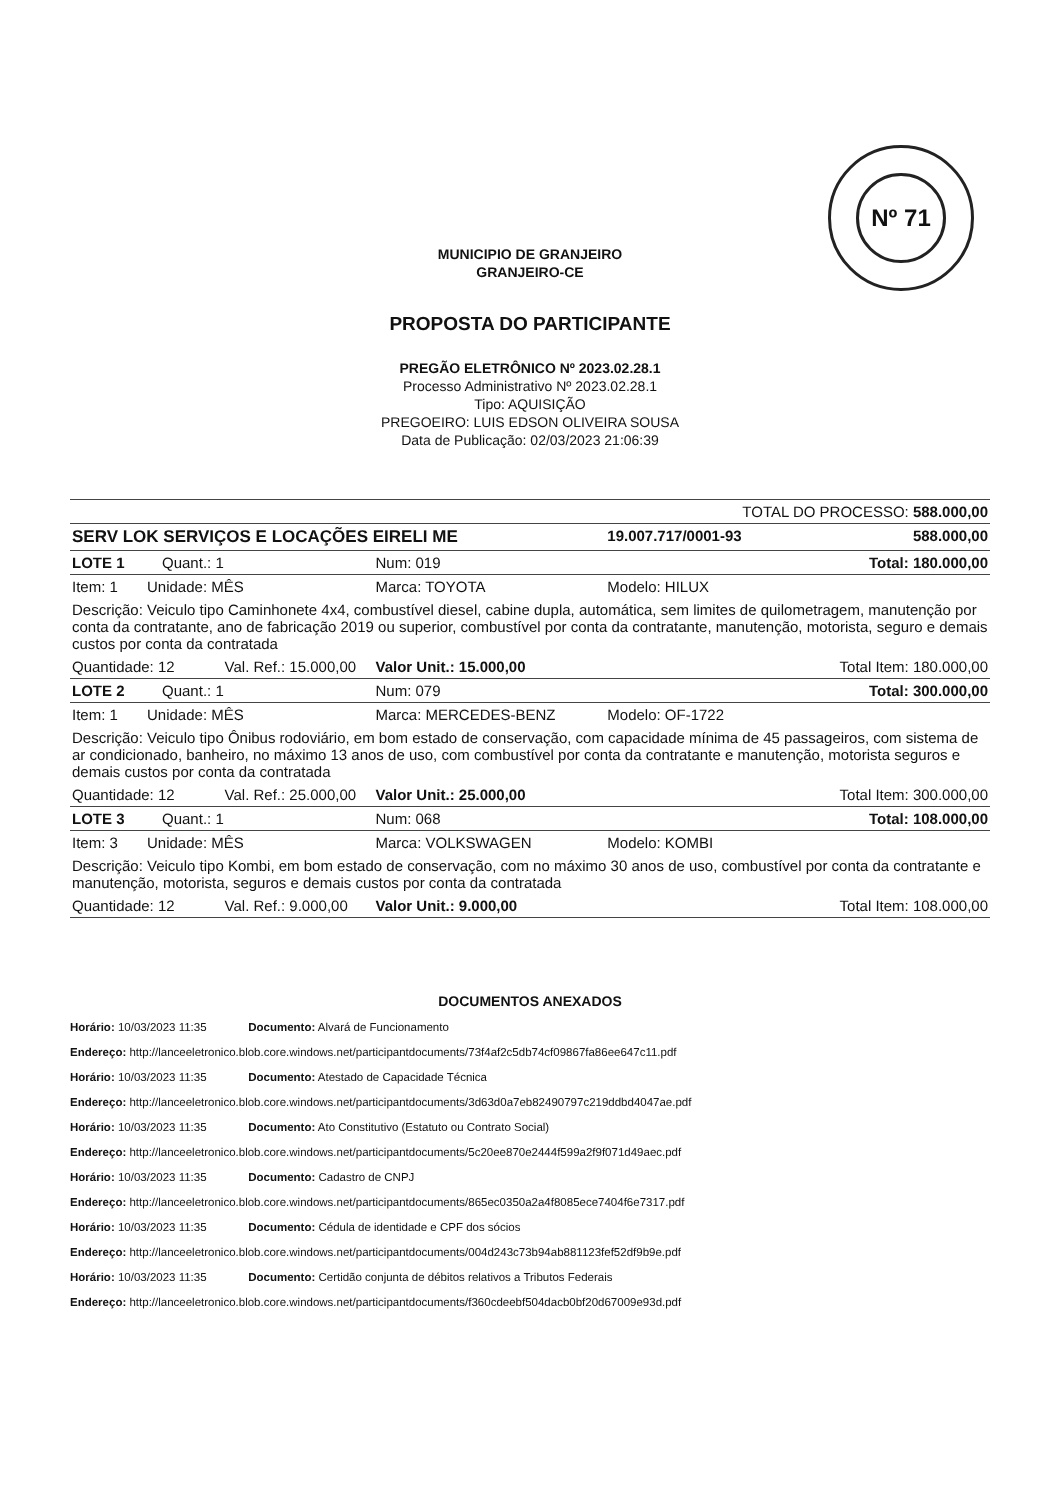Nº 71
MUNICIPIO DE GRANJEIRO
GRANJEIRO-CE
PROPOSTA DO PARTICIPANTE
PREGÃO ELETRÔNICO Nº 2023.02.28.1
Processo Administrativo Nº 2023.02.28.1
Tipo: AQUISIÇÃO
PREGOEIRO: LUIS EDSON OLIVEIRA SOUSA
Data de Publicação: 02/03/2023 21:06:39
| TOTAL DO PROCESSO: 588.000,00 | | | |
| SERV LOK SERVIÇOS E LOCAÇÕES EIRELI ME | | 19.007.717/0001-93 | 588.000,00 |
| LOTE 1 Quant.: 1 | Num: 019 | | Total: 180.000,00 |
| Item: 1 Unidade: MÊS | Marca: TOYOTA | Modelo: HILUX | |
| Descrição: Veiculo tipo Caminhonete 4x4, combustível diesel, cabine dupla, automática, sem limites de quilometragem, manutenção por conta da contratante, ano de fabricação 2019 ou superior, combustível por conta da contratante, manutenção, motorista, seguro e demais custos por conta da contratada | | | |
| Quantidade: 12 Val. Ref.: 15.000,00 | Valor Unit.: 15.000,00 | | Total Item: 180.000,00 |
| LOTE 2 Quant.: 1 | Num: 079 | | Total: 300.000,00 |
| Item: 1 Unidade: MÊS | Marca: MERCEDES-BENZ | Modelo: OF-1722 | |
| Descrição: Veiculo tipo Ônibus rodoviário, em bom estado de conservação, com capacidade mínima de 45 passageiros, com sistema de ar condicionado, banheiro, no máximo 13 anos de uso, com combustível por conta da contratante e manutenção, motorista seguros e demais custos por conta da contratada | | | |
| Quantidade: 12 Val. Ref.: 25.000,00 | Valor Unit.: 25.000,00 | | Total Item: 300.000,00 |
| LOTE 3 Quant.: 1 | Num: 068 | | Total: 108.000,00 |
| Item: 3 Unidade: MÊS | Marca: VOLKSWAGEN | Modelo: KOMBI | |
| Descrição: Veiculo tipo Kombi, em bom estado de conservação, com no máximo 30 anos de uso, combustível por conta da contratante e manutenção, motorista, seguros e demais custos por conta da contratada | | | |
| Quantidade: 12 Val. Ref.: 9.000,00 | Valor Unit.: 9.000,00 | | Total Item: 108.000,00 |
DOCUMENTOS ANEXADOS
Horário: 10/03/2023 11:35 Documento: Alvará de Funcionamento
Endereço: http://lanceeletronico.blob.core.windows.net/participantdocuments/73f4af2c5db74cf09867fa86ee647c11.pdf
Horário: 10/03/2023 11:35 Documento: Atestado de Capacidade Técnica
Endereço: http://lanceeletronico.blob.core.windows.net/participantdocuments/3d63d0a7eb82490797c219ddbd4047ae.pdf
Horário: 10/03/2023 11:35 Documento: Ato Constitutivo (Estatuto ou Contrato Social)
Endereço: http://lanceeletronico.blob.core.windows.net/participantdocuments/5c20ee870e2444f599a2f9f071d49aec.pdf
Horário: 10/03/2023 11:35 Documento: Cadastro de CNPJ
Endereço: http://lanceeletronico.blob.core.windows.net/participantdocuments/865ec0350a2a4f8085ece7404f6e7317.pdf
Horário: 10/03/2023 11:35 Documento: Cédula de identidade e CPF dos sócios
Endereço: http://lanceeletronico.blob.core.windows.net/participantdocuments/004d243c73b94ab881123fef52df9b9e.pdf
Horário: 10/03/2023 11:35 Documento: Certidão conjunta de débitos relativos a Tributos Federais
Endereço: http://lanceeletronico.blob.core.windows.net/participantdocuments/f360cdeebf504dacb0bf20d67009e93d.pdf